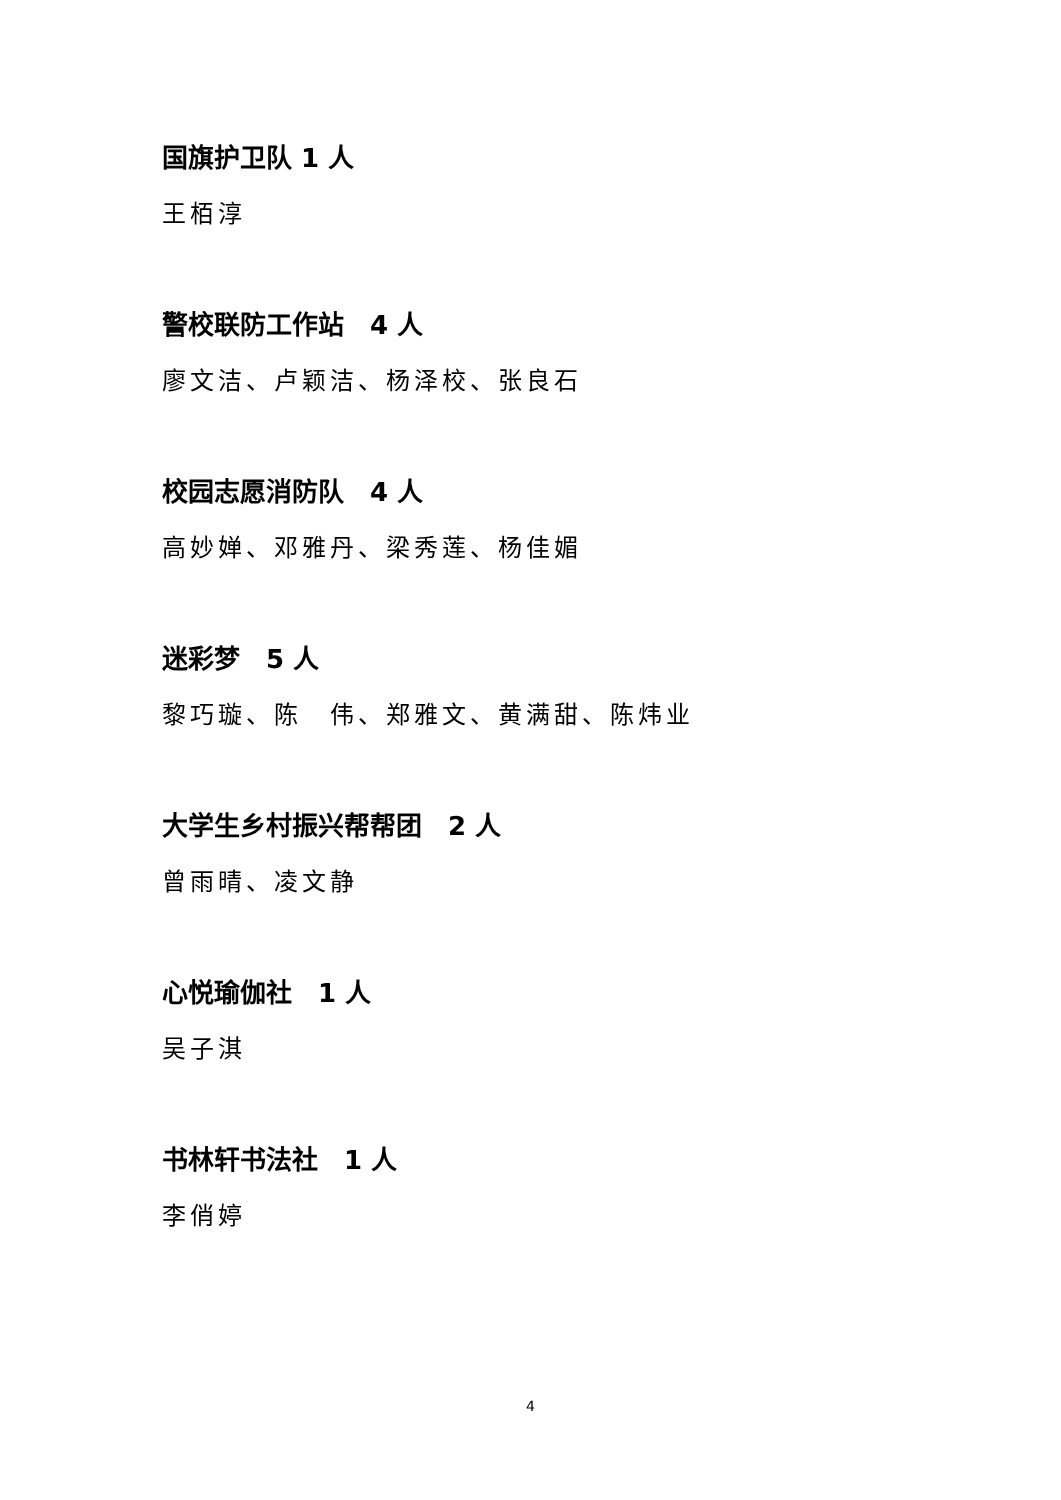国旗护卫队 1 人
王栢淳
警校联防工作站　4 人
廖文洁、卢颖洁、杨泽校、张良石
校园志愿消防队　4 人
高妙婵、邓雅丹、梁秀莲、杨佳媚
迷彩梦　5 人
黎巧璇、陈　伟、郑雅文、黄满甜、陈炜业
大学生乡村振兴帮帮团　2 人
曾雨晴、凌文静
心悦瑜伽社　1 人
吴子淇
书林轩书法社　1 人
李俏婷
4